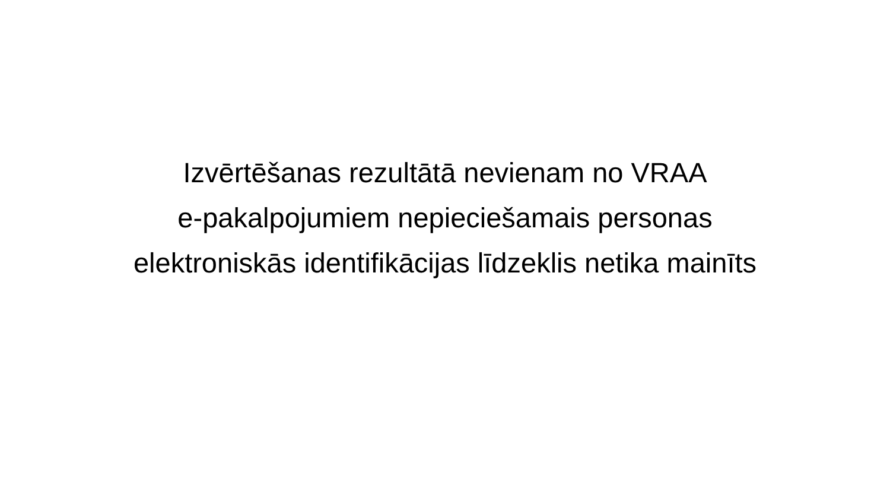Izvērtēšanas rezultātā nevienam no VRAA
e-pakalpojumiem nepieciešamais personas
elektroniskās identifikācijas līdzeklis netika mainīts